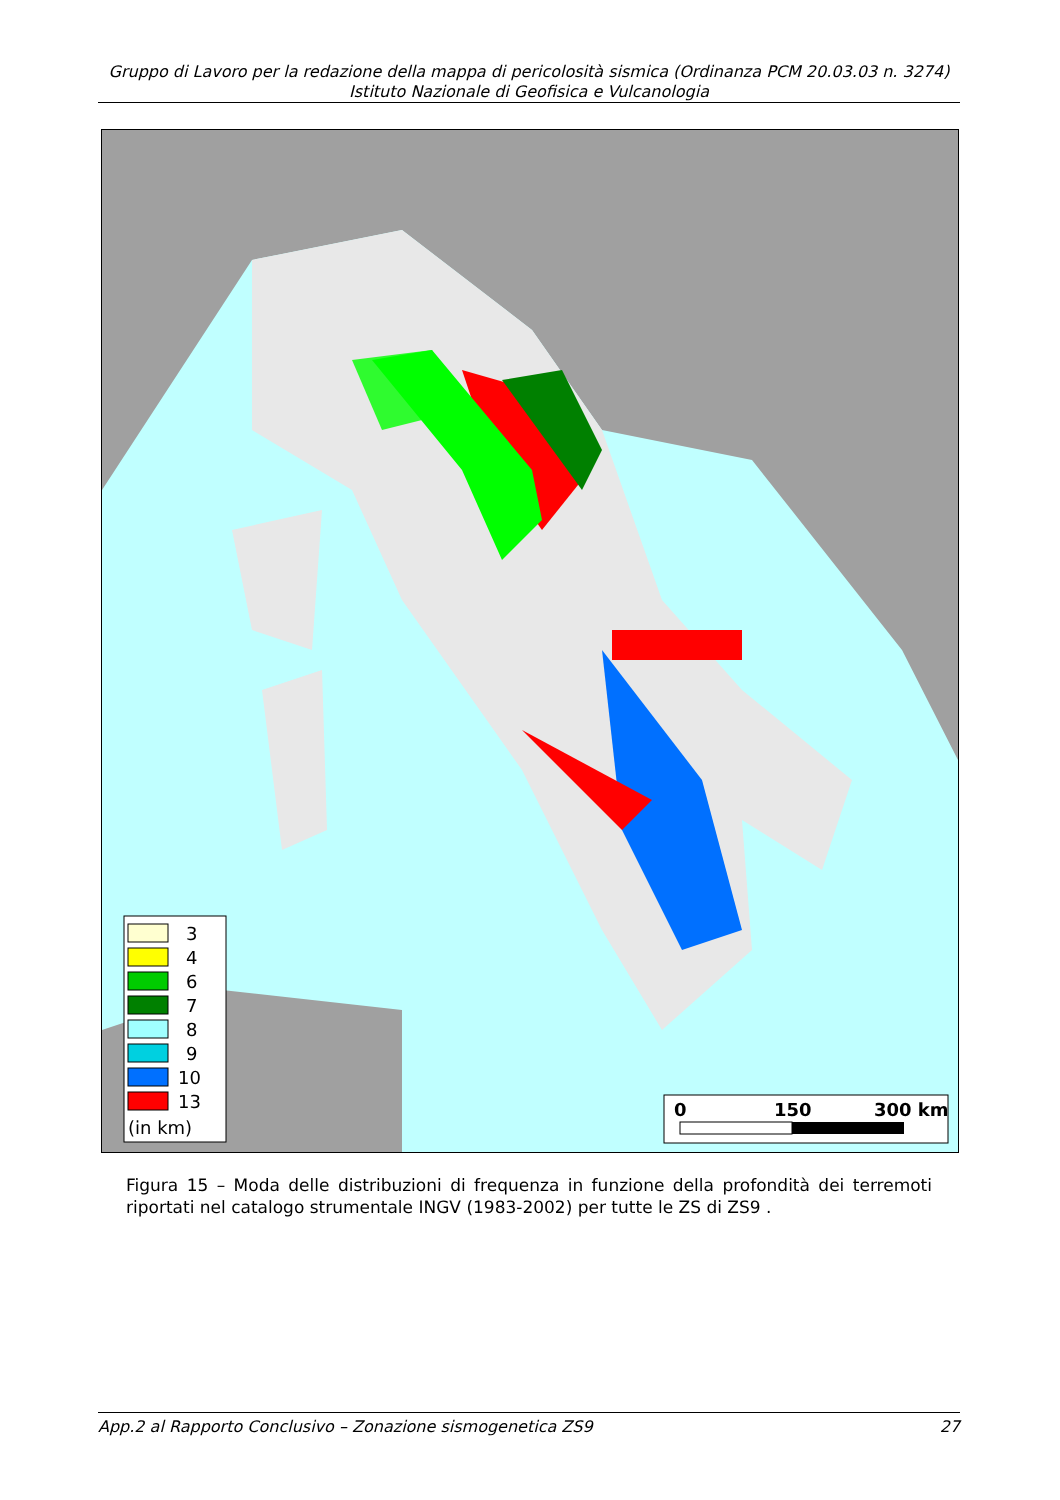Gruppo di Lavoro per la redazione della mappa di pericolosità sismica (Ordinanza PCM 20.03.03 n. 3274)
Istituto Nazionale di Geofisica e Vulcanologia
3
4
6
7
8
9
10
13
(in km)
0
150
300 km
Figura 15 – Moda delle distribuzioni di frequenza in funzione della profondità dei terremoti riportati nel catalogo strumentale INGV (1983-2002) per tutte le ZS di ZS9 .
App.2 al Rapporto Conclusivo – Zonazione sismogenetica ZS9 27